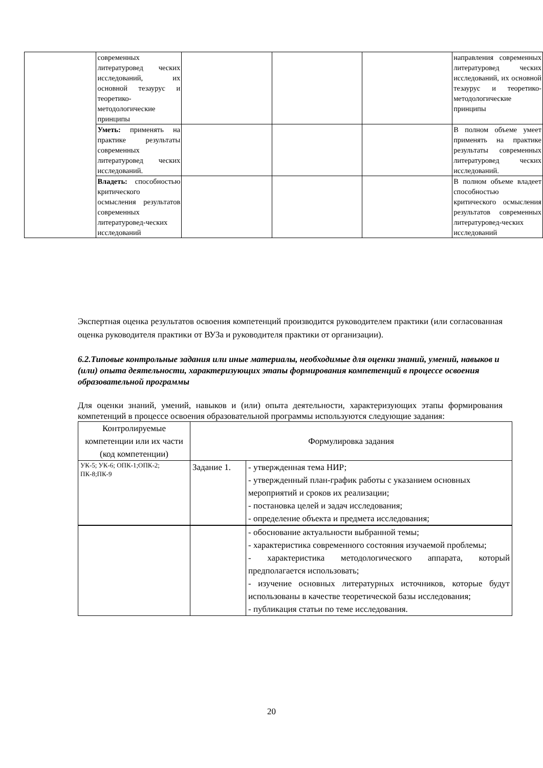| | современных литературовед ческих исследований, их основной тезаурус и теоретико-методологические принципы | | | | направления современных литературовед ческих исследований, их основной тезаурус и теоретико-методологические принципы |
| | Уметь: применять на практике результаты современных литературовед ческих исследований. | | | | В полном объеме умеет применять на практике результаты современных литературовед ческих исследований. |
| | Владеть: способностью критического осмысления результатов современных литературовед-ческих исследований | | | | В полном объеме владеет способностью критического осмысления результатов современных литературовед-ческих исследований |
Экспертная оценка результатов освоения компетенций производится руководителем практики (или согласованная оценка руководителя практики от ВУЗа и руководителя практики от организации).
6.2.Типовые контрольные задания или иные материалы, необходимые для оценки знаний, умений, навыков и (или) опыта деятельности, характеризующих этапы формирования компетенций в процессе освоения образовательной программы
Для оценки знаний, умений, навыков и (или) опыта деятельности, характеризующих этапы формирования компетенций в процессе освоения образовательной программы используются следующие задания:
| Контролируемые компетенции или их части (код компетенции) | Формулировка задания | |
| УК-5; УК-6; ОПК-1;ОПК-2; ПК-8;ПК-9 | Задание 1. | - утвержденная тема НИР; - утвержденный план-график работы с указанием основных мероприятий и сроков их реализации; - постановка целей и задач исследования; - определение объекта и предмета исследования; |
| | | - обоснование актуальности выбранной темы; - характеристика современного состояния изучаемой проблемы; - характеристика методологического аппарата, который предполагается использовать; - изучение основных литературных источников, которые будут использованы в качестве теоретической базы исследования; - публикация статьи по теме исследования. |
20